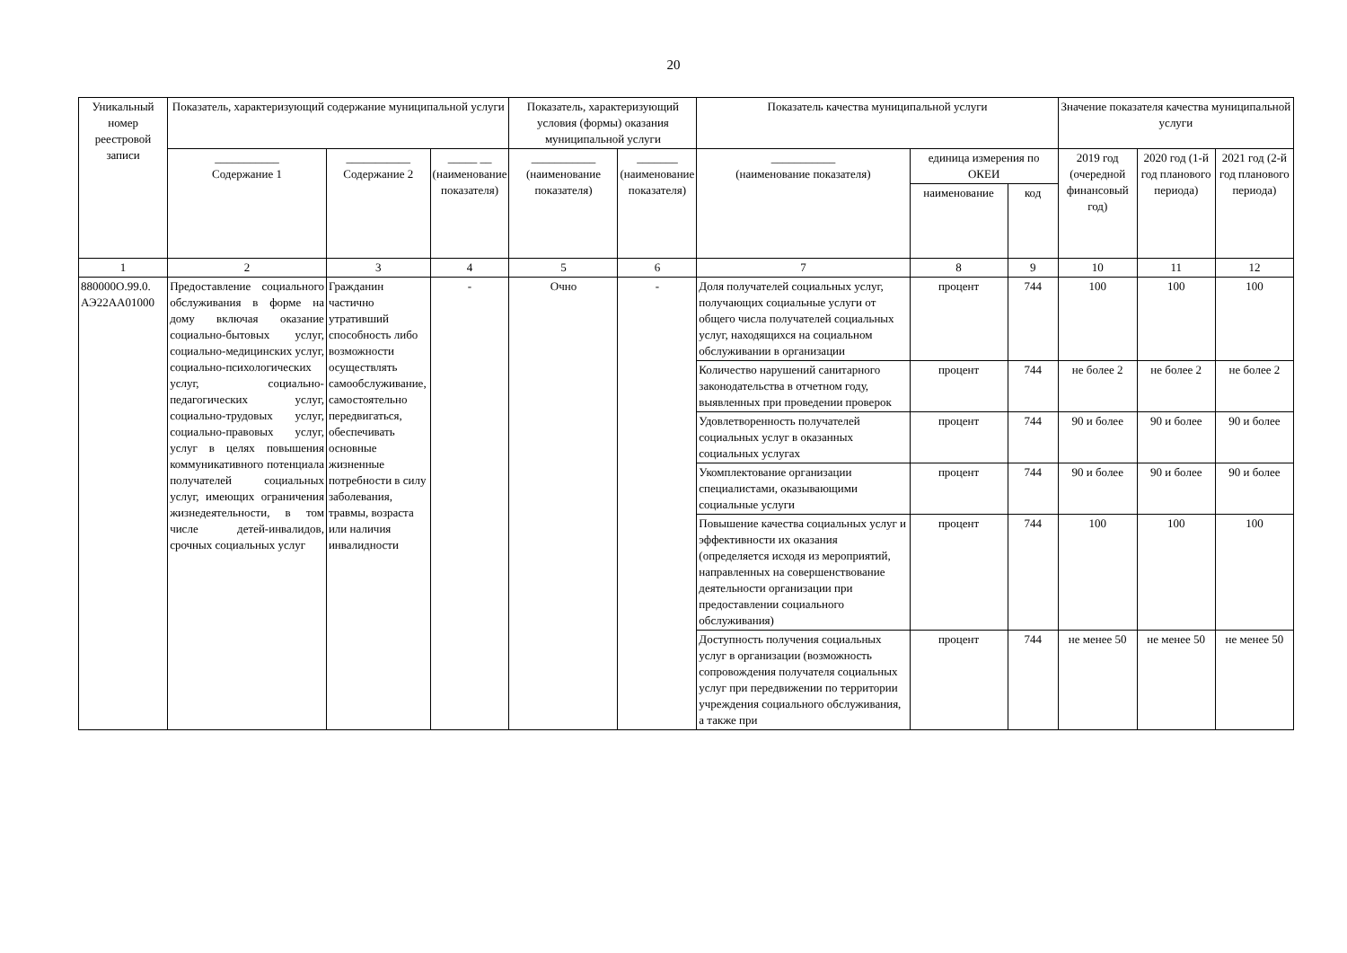20
| Уникальный номер реестровой записи | Показатель, характеризующий содержание муниципальной услуги | | | Показатель, характеризующий условия (формы) оказания муниципальной услуги | | Показатель качества муниципальной услуги | | | Значение показателя качества муниципальной услуги | | |
| --- | --- | --- | --- | --- | --- | --- | --- | --- | --- | --- | --- |
| | ___________ Содержание 1 | ___________ Содержание 2 | _____ __ (наименование показателя) | ___________ (наименование показателя) | _______ (наименование показателя) | ___________ (наименование показателя) | единица измерения по ОКЕИ | | 2019 год (очередной финансовый год) | 2020 год (1-й год планового периода) | 2021 год (2-й год планового периода) |
| | | | | | | | наименование | код | | | |
| 1 | 2 | 3 | 4 | 5 | 6 | 7 | 8 | 9 | 10 | 11 | 12 |
| 880000О.99.0. АЭ22АА01000 | Предоставление социального обслуживания в форме на дому включая оказание социально-бытовых услуг, социально-медицинских услуг, социально-психологических услуг, социально-педагогических услуг, социально-трудовых услуг, социально-правовых услуг, услуг в целях повышения коммуникативного потенциала получателей социальных услуг, имеющих ограничения жизнедеятельности, в том числе детей-инвалидов, срочных социальных услуг | Гражданин частично утративший способность либо возможности осуществлять самообслуживание, самостоятельно передвигаться, обеспечивать основные жизненные потребности в силу заболевания, травмы, возраста или наличия инвалидности | - | Очно | - | Доля получателей социальных услуг, получающих социальные услуги от общего числа получателей социальных услуг, находящихся на социальном обслуживании в организации | процент | 744 | 100 | 100 | 100 |
| | | | | | | Количество нарушений санитарного законодательства в отчетном году, выявленных при проведении проверок | процент | 744 | не более 2 | не более 2 | не более 2 |
| | | | | | | Удовлетворенность получателей социальных услуг в оказанных социальных услугах | процент | 744 | 90 и более | 90 и более | 90 и более |
| | | | | | | Укомплектование организации специалистами, оказывающими социальные услуги | процент | 744 | 90 и более | 90 и более | 90 и более |
| | | | | | | Повышение качества социальных услуг и эффективности их оказания (определяется исходя из мероприятий, направленных на совершенствование деятельности организации при предоставлении социального обслуживания) | процент | 744 | 100 | 100 | 100 |
| | | | | | | Доступность получения социальных услуг в организации (возможность сопровождения получателя социальных услуг при передвижении по территории учреждения социального обслуживания, а также при | процент | 744 | не менее 50 | не менее 50 | не менее 50 |